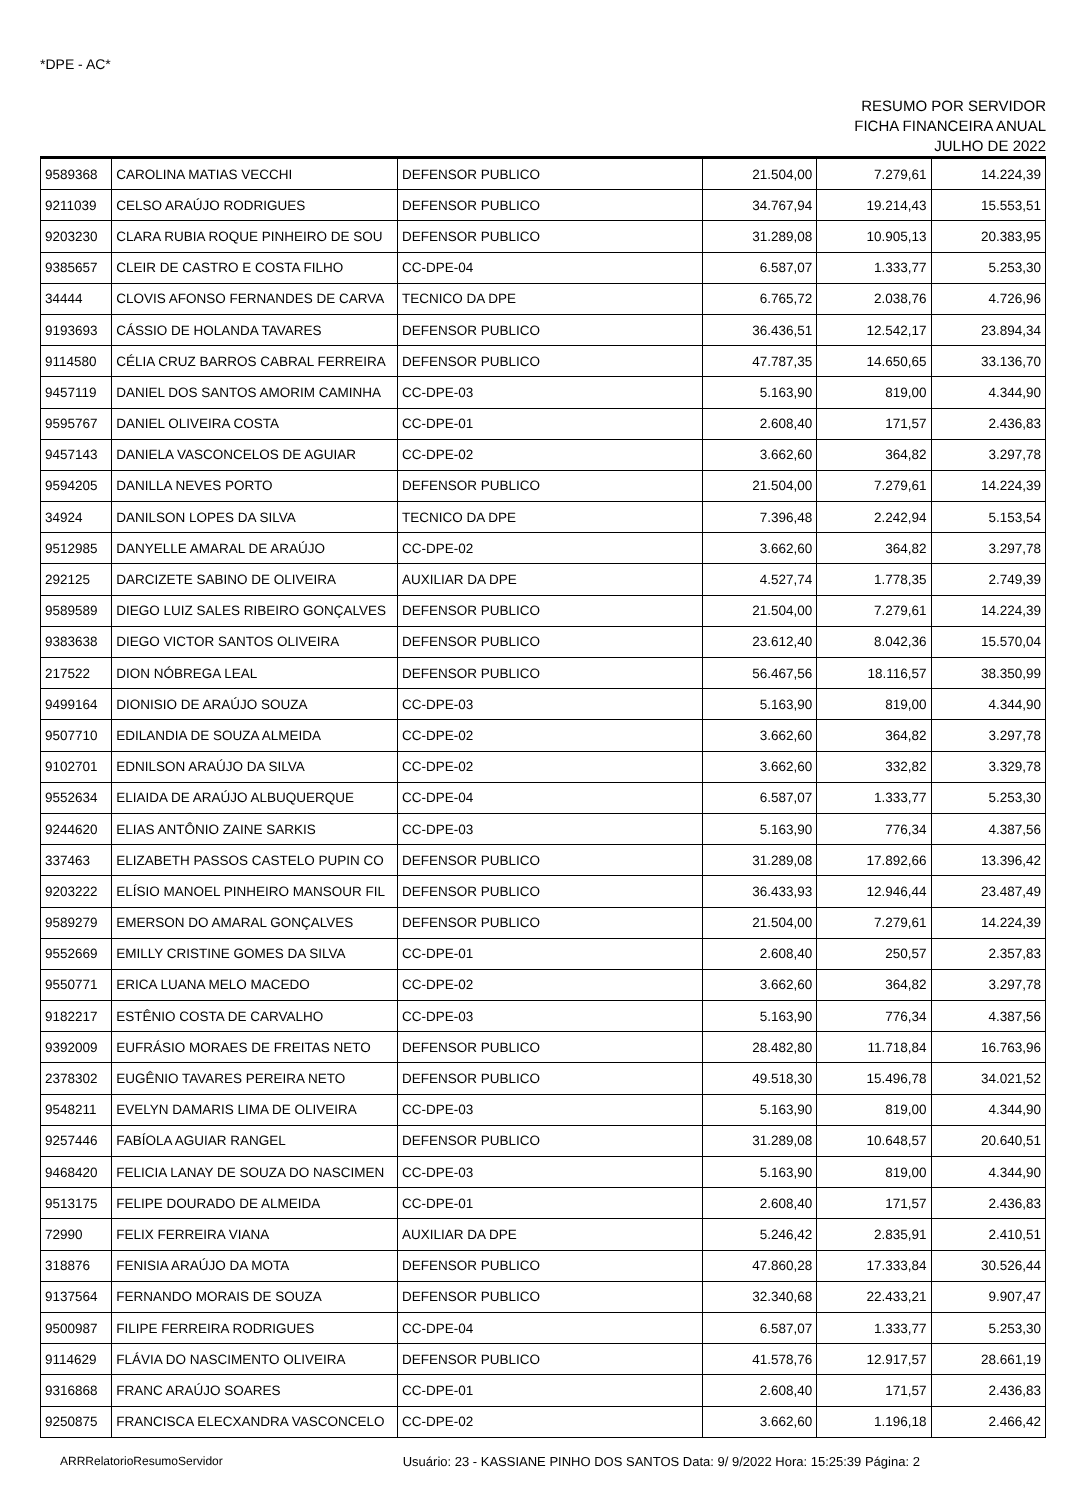*DPE - AC*
RESUMO POR SERVIDOR
FICHA FINANCEIRA ANUAL
JULHO DE 2022
| 9589368 | CAROLINA MATIAS VECCHI | DEFENSOR PUBLICO | 21.504,00 | 7.279,61 | 14.224,39 |
| 9211039 | CELSO ARAÚJO RODRIGUES | DEFENSOR PUBLICO | 34.767,94 | 19.214,43 | 15.553,51 |
| 9203230 | CLARA RUBIA ROQUE PINHEIRO DE SOU | DEFENSOR PUBLICO | 31.289,08 | 10.905,13 | 20.383,95 |
| 9385657 | CLEIR DE CASTRO E COSTA FILHO | CC-DPE-04 | 6.587,07 | 1.333,77 | 5.253,30 |
| 34444 | CLOVIS AFONSO FERNANDES DE CARVA | TECNICO DA DPE | 6.765,72 | 2.038,76 | 4.726,96 |
| 9193693 | CÁSSIO DE HOLANDA TAVARES | DEFENSOR PUBLICO | 36.436,51 | 12.542,17 | 23.894,34 |
| 9114580 | CÉLIA CRUZ BARROS CABRAL FERREIRA | DEFENSOR PUBLICO | 47.787,35 | 14.650,65 | 33.136,70 |
| 9457119 | DANIEL DOS SANTOS AMORIM CAMINHA | CC-DPE-03 | 5.163,90 | 819,00 | 4.344,90 |
| 9595767 | DANIEL OLIVEIRA COSTA | CC-DPE-01 | 2.608,40 | 171,57 | 2.436,83 |
| 9457143 | DANIELA VASCONCELOS DE AGUIAR | CC-DPE-02 | 3.662,60 | 364,82 | 3.297,78 |
| 9594205 | DANILLA NEVES PORTO | DEFENSOR PUBLICO | 21.504,00 | 7.279,61 | 14.224,39 |
| 34924 | DANILSON LOPES DA SILVA | TECNICO DA DPE | 7.396,48 | 2.242,94 | 5.153,54 |
| 9512985 | DANYELLE AMARAL DE ARAÚJO | CC-DPE-02 | 3.662,60 | 364,82 | 3.297,78 |
| 292125 | DARCIZETE SABINO DE OLIVEIRA | AUXILIAR DA DPE | 4.527,74 | 1.778,35 | 2.749,39 |
| 9589589 | DIEGO LUIZ SALES RIBEIRO GONÇALVES | DEFENSOR PUBLICO | 21.504,00 | 7.279,61 | 14.224,39 |
| 9383638 | DIEGO VICTOR SANTOS OLIVEIRA | DEFENSOR PUBLICO | 23.612,40 | 8.042,36 | 15.570,04 |
| 217522 | DION NÓBREGA LEAL | DEFENSOR PUBLICO | 56.467,56 | 18.116,57 | 38.350,99 |
| 9499164 | DIONISIO DE ARAÚJO SOUZA | CC-DPE-03 | 5.163,90 | 819,00 | 4.344,90 |
| 9507710 | EDILANDIA DE SOUZA ALMEIDA | CC-DPE-02 | 3.662,60 | 364,82 | 3.297,78 |
| 9102701 | EDNILSON ARAÚJO DA SILVA | CC-DPE-02 | 3.662,60 | 332,82 | 3.329,78 |
| 9552634 | ELIAIDA DE ARAÚJO ALBUQUERQUE | CC-DPE-04 | 6.587,07 | 1.333,77 | 5.253,30 |
| 9244620 | ELIAS ANTÔNIO ZAINE SARKIS | CC-DPE-03 | 5.163,90 | 776,34 | 4.387,56 |
| 337463 | ELIZABETH PASSOS CASTELO PUPIN CO | DEFENSOR PUBLICO | 31.289,08 | 17.892,66 | 13.396,42 |
| 9203222 | ELÍSIO MANOEL PINHEIRO MANSOUR FIL | DEFENSOR PUBLICO | 36.433,93 | 12.946,44 | 23.487,49 |
| 9589279 | EMERSON DO AMARAL GONÇALVES | DEFENSOR PUBLICO | 21.504,00 | 7.279,61 | 14.224,39 |
| 9552669 | EMILLY CRISTINE GOMES DA SILVA | CC-DPE-01 | 2.608,40 | 250,57 | 2.357,83 |
| 9550771 | ERICA LUANA MELO MACEDO | CC-DPE-02 | 3.662,60 | 364,82 | 3.297,78 |
| 9182217 | ESTÊNIO COSTA DE CARVALHO | CC-DPE-03 | 5.163,90 | 776,34 | 4.387,56 |
| 9392009 | EUFRÁSIO MORAES DE FREITAS NETO | DEFENSOR PUBLICO | 28.482,80 | 11.718,84 | 16.763,96 |
| 2378302 | EUGÊNIO TAVARES PEREIRA NETO | DEFENSOR PUBLICO | 49.518,30 | 15.496,78 | 34.021,52 |
| 9548211 | EVELYN DAMARIS LIMA DE OLIVEIRA | CC-DPE-03 | 5.163,90 | 819,00 | 4.344,90 |
| 9257446 | FABÍOLA AGUIAR RANGEL | DEFENSOR PUBLICO | 31.289,08 | 10.648,57 | 20.640,51 |
| 9468420 | FELICIA LANAY DE SOUZA DO NASCIMEN | CC-DPE-03 | 5.163,90 | 819,00 | 4.344,90 |
| 9513175 | FELIPE DOURADO DE ALMEIDA | CC-DPE-01 | 2.608,40 | 171,57 | 2.436,83 |
| 72990 | FELIX FERREIRA VIANA | AUXILIAR DA DPE | 5.246,42 | 2.835,91 | 2.410,51 |
| 318876 | FENISIA ARAÚJO DA MOTA | DEFENSOR PUBLICO | 47.860,28 | 17.333,84 | 30.526,44 |
| 9137564 | FERNANDO MORAIS DE SOUZA | DEFENSOR PUBLICO | 32.340,68 | 22.433,21 | 9.907,47 |
| 9500987 | FILIPE FERREIRA RODRIGUES | CC-DPE-04 | 6.587,07 | 1.333,77 | 5.253,30 |
| 9114629 | FLÁVIA DO NASCIMENTO OLIVEIRA | DEFENSOR PUBLICO | 41.578,76 | 12.917,57 | 28.661,19 |
| 9316868 | FRANC ARAÚJO SOARES | CC-DPE-01 | 2.608,40 | 171,57 | 2.436,83 |
| 9250875 | FRANCISCA ELECXANDRA VASCONCELO | CC-DPE-02 | 3.662,60 | 1.196,18 | 2.466,42 |
ARRRelatorioResumoServidor Usuário: 23 - KASSIANE PINHO DOS SANTOS Data: 9/ 9/2022 Hora: 15:25:39 Página: 2